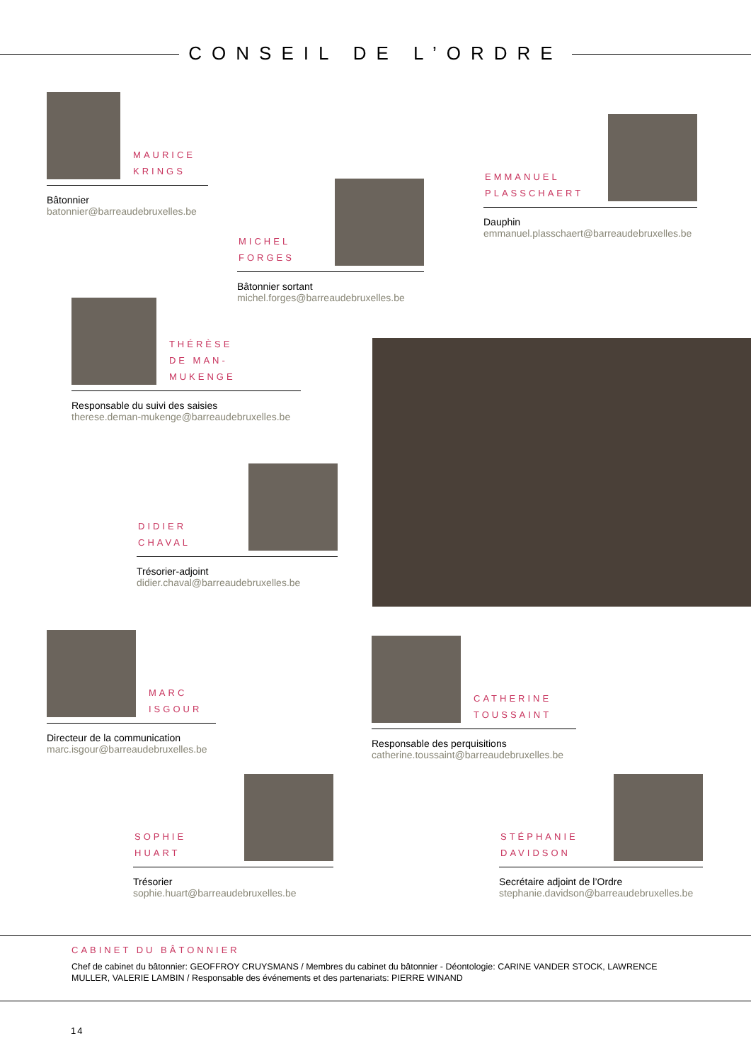CONSEIL DE L’ORDRE
MAURICE
KRINGS
Bâtonnier
batonnier@barreaudebruxelles.be
MICHEL
FORGES
Bâtonnier sortant
michel.forges@barreaudebruxelles.be
EMMANUEL
PLASSCHAERT
Dauphin
emmanuel.plasschaert@barreaudebruxelles.be
THÉRÈSE
DE MAN-MUKENGE
Responsable du suivi des saisies
therese.deman-mukenge@barreaudebruxelles.be
DIDIER
CHAVAL
Trésorier-adjoint
didier.chaval@barreaudebruxelles.be
MARC
ISGOUR
Directeur de la communication
marc.isgour@barreaudebruxelles.be
CATHERINE
TOUSSAINT
Responsable des perquisitions
catherine.toussaint@barreaudebruxelles.be
SOPHIE
HUART
Trésorier
sophie.huart@barreaudebruxelles.be
STÉPHANIE
DAVIDSON
Secrétaire adjoint de l’Ordre
stephanie.davidson@barreaudebruxelles.be
CABINET DU BÂTONNIER
Chef de cabinet du bâtonnier: GEOFFROY CRUYSMANS / Membres du cabinet du bâtonnier - Déontologie: CARINE VANDER STOCK, LAWRENCE MULLER, VALERIE LAMBIN / Responsable des événements et des partenariats: PIERRE WINAND
14